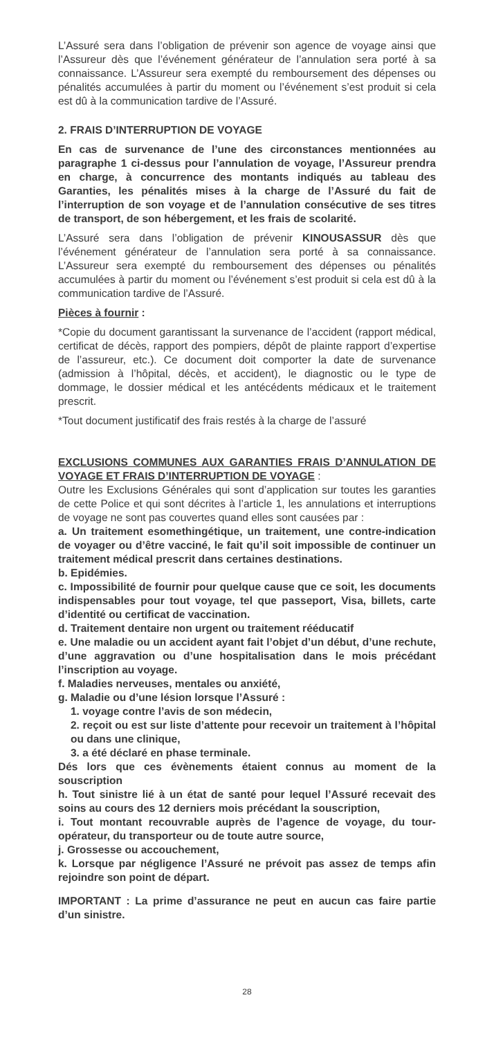L’Assuré sera dans l’obligation de prévenir son agence de voyage ainsi que l’Assureur dès que l’événement générateur de l’annulation sera porté à sa connaissance. L’Assureur sera exempté du remboursement des dépenses ou pénalités accumulées à partir du moment ou l’événement s’est produit si cela est dû à la communication tardive de l’Assuré.
2. FRAIS D’INTERRUPTION DE VOYAGE
En cas de survenance de l’une des circonstances mentionnées au paragraphe 1 ci-dessus pour l’annulation de voyage, l’Assureur prendra en charge, à concurrence des montants indiqués au tableau des Garanties, les pénalités mises à la charge de l’Assuré du fait de l’interruption de son voyage et de l’annulation consécutive de ses titres de transport, de son hébergement, et les frais de scolarité.
L’Assuré sera dans l’obligation de prévenir KINOUSASSUR dès que l’événement générateur de l’annulation sera porté à sa connaissance. L’Assureur sera exempté du remboursement des dépenses ou pénalités accumulées à partir du moment ou l’événement s’est produit si cela est dû à la communication tardive de l’Assuré.
Pièces à fournir :
*Copie du document garantissant la survenance de l’accident (rapport médical, certificat de décès, rapport des pompiers, dépôt de plainte rapport d’expertise de l’assureur, etc.). Ce document doit comporter la date de survenance (admission à l’hôpital, décès, et accident), le diagnostic ou le type de dommage, le dossier médical et les antécédents médicaux et le traitement prescrit.
*Tout document justificatif des frais restés à la charge de l’assuré
EXCLUSIONS COMMUNES AUX GARANTIES FRAIS D’ANNULATION DE VOYAGE ET FRAIS D’INTERRUPTION DE VOYAGE :
Outre les Exclusions Générales qui sont d’application sur toutes les garanties de cette Police et qui sont décrites à l’article 1, les annulations et interruptions de voyage ne sont pas couvertes quand elles sont causées par :
a. Un traitement esomethingétique, un traitement, une contre-indication de voyager ou d’être vacciné, le fait qu’il soit impossible de continuer un traitement médical prescrit dans certaines destinations.
b. Epidémies.
c. Impossibilité de fournir pour quelque cause que ce soit, les documents indispensables pour tout voyage, tel que passeport, Visa, billets, carte d’identité ou certificat de vaccination.
d. Traitement dentaire non urgent ou traitement rééducatif
e. Une maladie ou un accident ayant fait l’objet d’un début, d’une rechute, d’une aggravation ou d’une hospitalisation dans le mois précédant l’inscription au voyage.
f. Maladies nerveuses, mentales ou anxiété,
g. Maladie ou d’une lésion lorsque l’Assuré :
1. voyage contre l’avis de son médecin,
2. reçoit ou est sur liste d’attente pour recevoir un traitement à l’hôpital ou dans une clinique,
3. a été déclaré en phase terminale.
Dés lors que ces évènements étaient connus au moment de la souscription
h. Tout sinistre lié à un état de santé pour lequel l’Assuré recevait des soins au cours des 12 derniers mois précédant la souscription,
i. Tout montant recouvrable auprès de l’agence de voyage, du tour-opérateur, du transporteur ou de toute autre source,
j. Grossesse ou accouchement,
k. Lorsque par négligence l’Assuré ne prévoit pas assez de temps afin rejoindre son point de départ.
IMPORTANT : La prime d’assurance ne peut en aucun cas faire partie d’un sinistre.
28